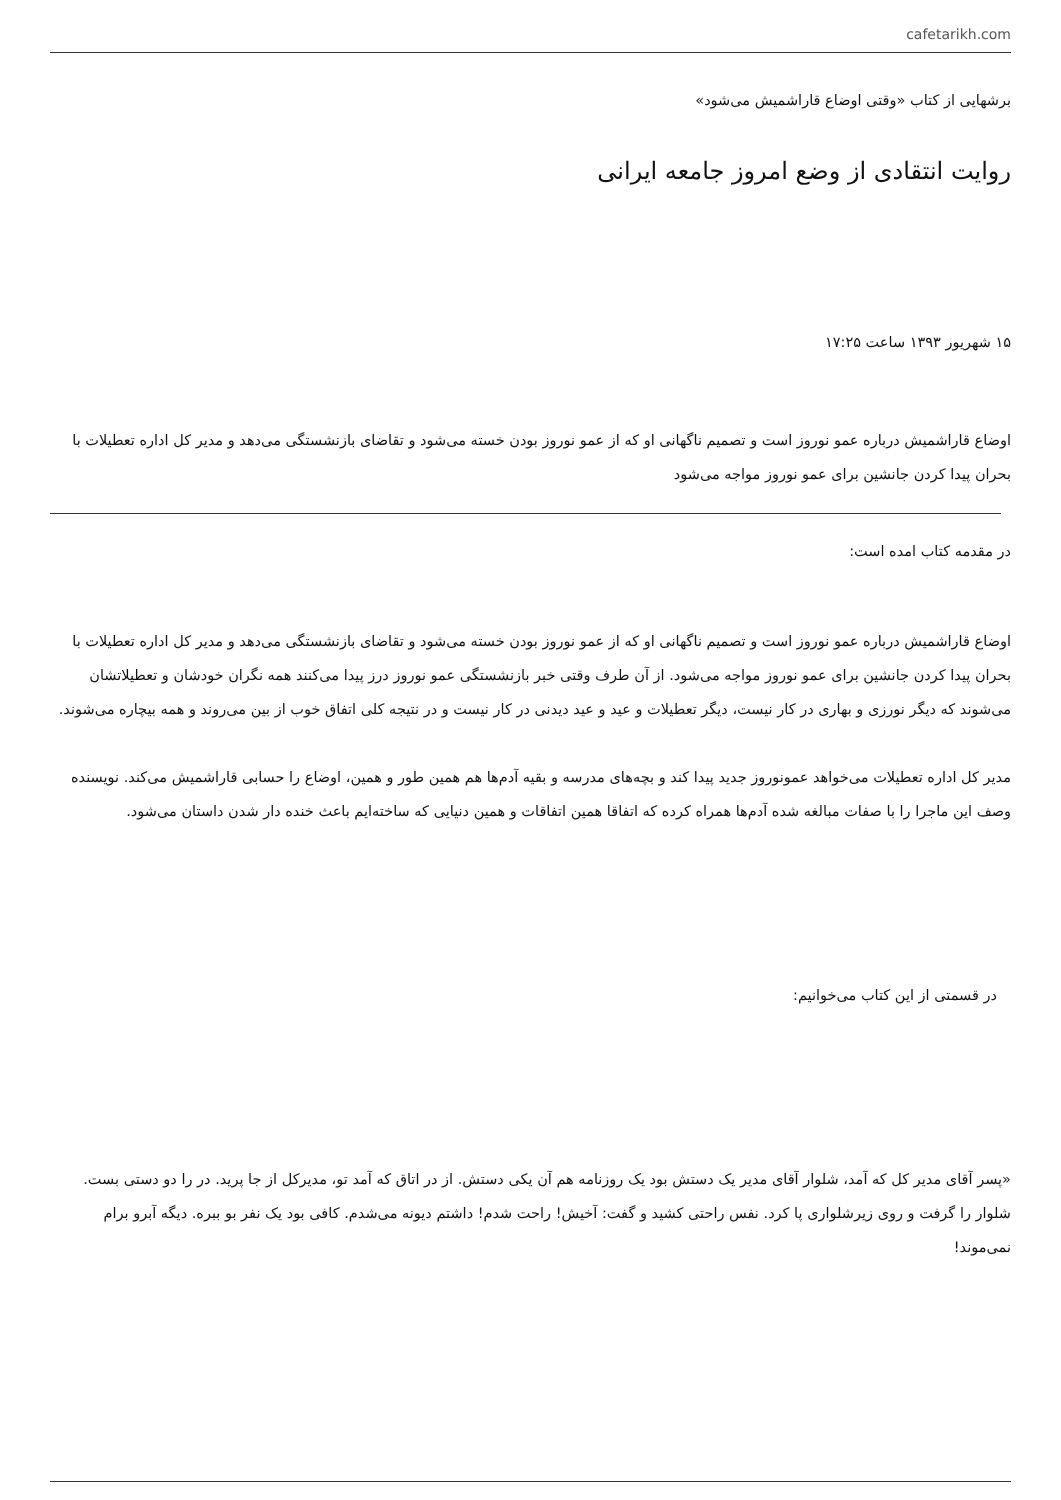cafetarikh.com
برشهایی از کتاب «وقتی اوضاع قاراشمیش می‌شود»
روایت انتقادی از وضع امروز جامعه ایرانی
۱۵ شهریور ۱۳۹۳ ساعت ۱۷:۲۵
اوضاع قاراشمیش درباره عمو نوروز است و تصمیم ناگهانی او که از عمو نوروز بودن خسته می‌شود و تقاضای بازنشستگی می‌دهد و مدیر کل اداره تعطیلات با بحران پیدا کردن جانشین برای عمو نوروز مواجه می‌شود
در مقدمه کتاب امده است:
اوضاع قاراشمیش درباره عمو نوروز است و تصمیم ناگهانی او که از عمو نوروز بودن خسته می‌شود و تقاضای بازنشستگی می‌دهد و مدیر کل اداره تعطیلات با بحران پیدا کردن جانشین برای عمو نوروز مواجه می‌شود. از آن طرف وقتی خبر بازنشستگی عمو نوروز درز پیدا می‌کنند همه نگران خودشان و تعطیلاتشان می‌شوند که دیگر نورزی و بهاری در کار نیست، دیگر تعطیلات و عید و عید دیدنی در کار نیست و در نتیجه کلی اتفاق خوب از بین می‌روند و همه بیچاره می‌شوند.
مدیر کل اداره تعطیلات می‌خواهد عمونوروز جدید پیدا کند و بچه‌های مدرسه و بقیه آدم‌ها هم همین طور و همین، اوضاع را حسابی قاراشمیش می‌کند. نویسنده وصف این ماجرا را با صفات مبالغه شده آدم‌ها همراه کرده که اتفاقا همین اتفاقات و همین دنیایی که ساخته‌ایم باعث خنده دار شدن داستان می‌شود.
در قسمتی از این کتاب می‌خوانیم:
«پسر آقای مدیر کل که آمد، شلوار آقای مدیر یک دستش بود یک روزنامه هم آن یکی دستش. از در اتاق که آمد تو، مدیرکل از جا پرید. در را دو دستی بست. شلوار را گرفت و روی زیرشلواری پا کرد. نفس راحتی کشید و گفت: آخیش! راحت شدم! داشتم دیونه می‌شدم. کافی بود یک نفر بو ببره. دیگه آبرو برام نمی‌موند!